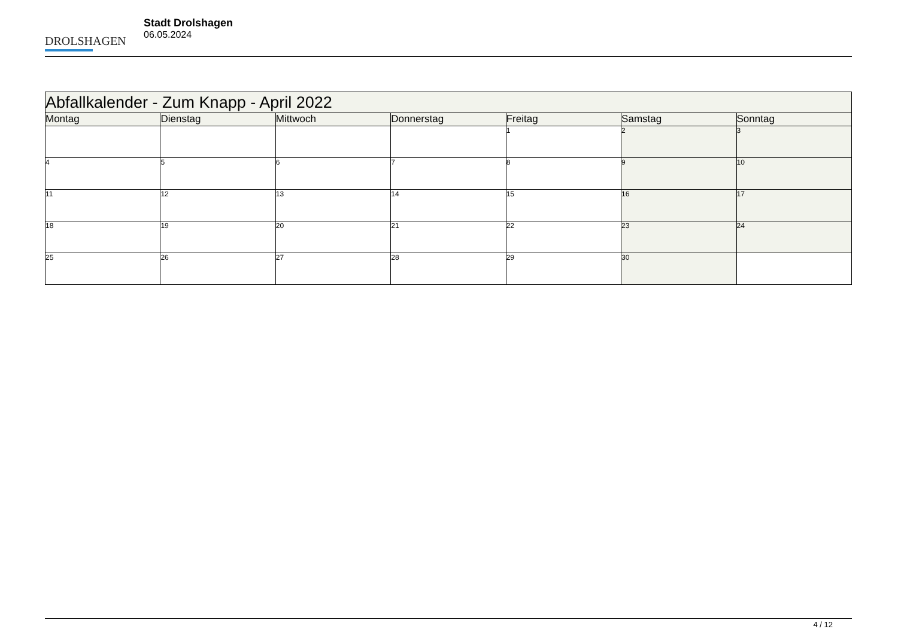DROLSHAGEN
Stadt Drolshagen
06.05.2024
| Abfallkalender - Zum Knapp - April 2022 | | | | | | |
| --- | --- | --- | --- | --- | --- | --- |
| Montag | Dienstag | Mittwoch | Donnerstag | Freitag | Samstag | Sonntag |
| | | | | 1 | 2 | 3 |
| 4 | 5 | 6 | 7 | 8 | 9 | 10 |
| 11 | 12 | 13 | 14 | 15 | 16 | 17 |
| 18 | 19 | 20 | 21 | 22 | 23 | 24 |
| 25 | 26 | 27 | 28 | 29 | 30 | |
4 / 12